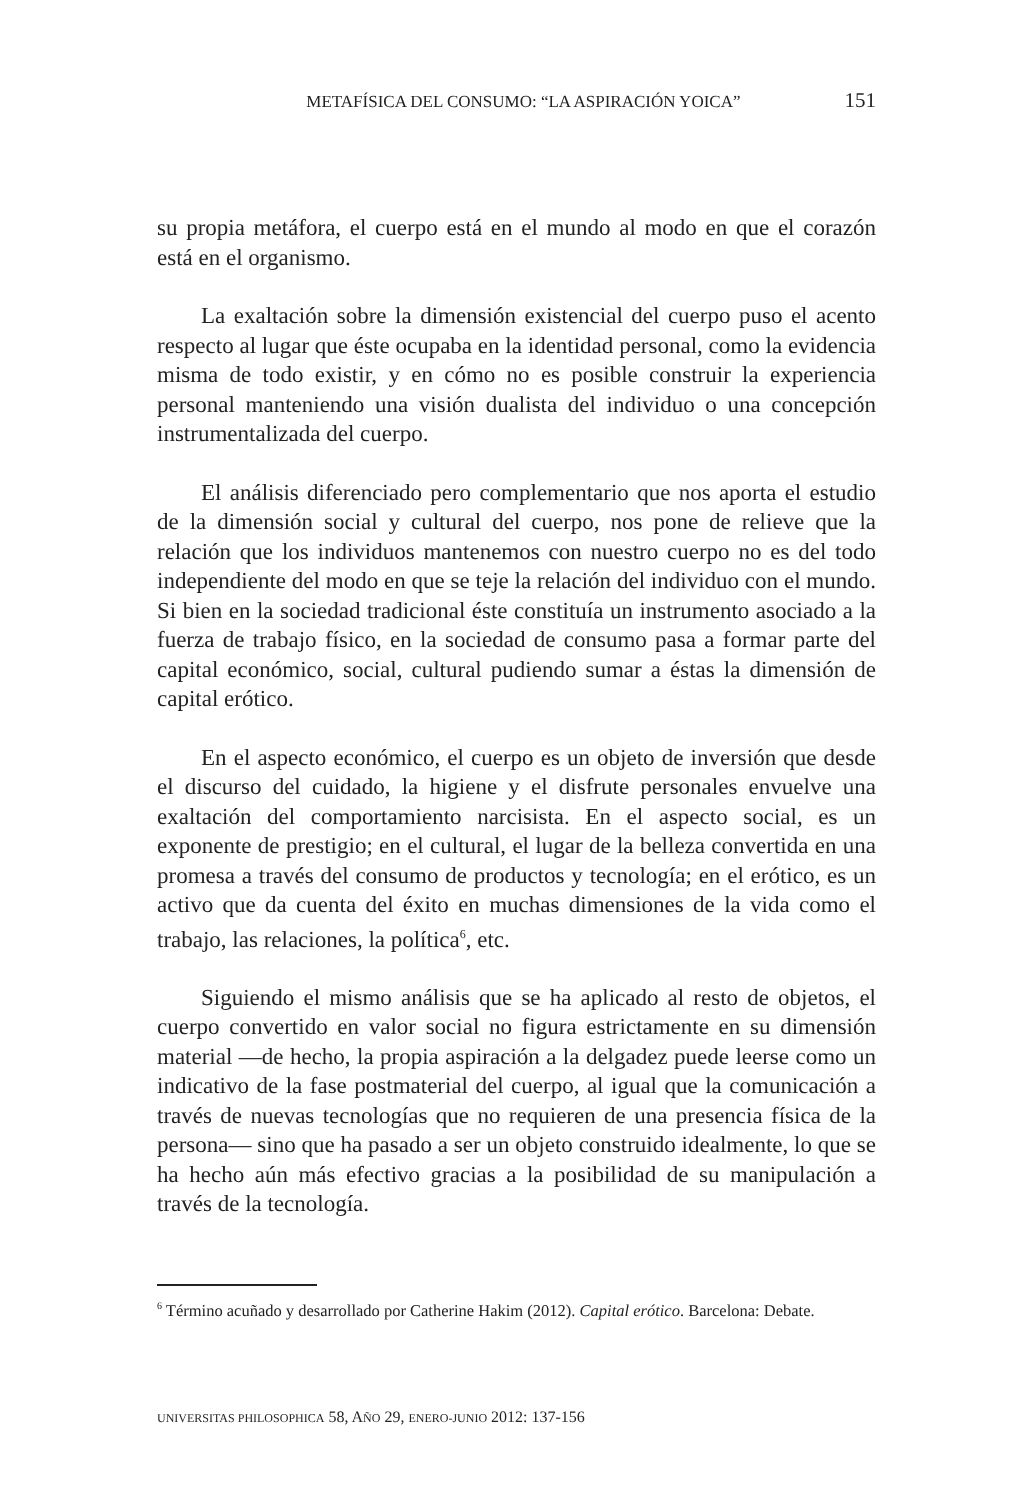METAFÍSICA DEL CONSUMO: “LA ASPIRACIÓN YOICA” 151
su propia metáfora, el cuerpo está en el mundo al modo en que el corazón está en el organismo.
La exaltación sobre la dimensión existencial del cuerpo puso el acento respecto al lugar que éste ocupaba en la identidad personal, como la evidencia misma de todo existir, y en cómo no es posible construir la experiencia personal manteniendo una visión dualista del individuo o una concepción instrumentalizada del cuerpo.
El análisis diferenciado pero complementario que nos aporta el estudio de la dimensión social y cultural del cuerpo, nos pone de relieve que la relación que los individuos mantenemos con nuestro cuerpo no es del todo independiente del modo en que se teje la relación del individuo con el mundo. Si bien en la sociedad tradicional éste constituía un instrumento asociado a la fuerza de trabajo físico, en la sociedad de consumo pasa a formar parte del capital económico, social, cultural pudiendo sumar a éstas la dimensión de capital erótico.
En el aspecto económico, el cuerpo es un objeto de inversión que desde el discurso del cuidado, la higiene y el disfrute personales envuelve una exaltación del comportamiento narcisista. En el aspecto social, es un exponente de prestigio; en el cultural, el lugar de la belleza convertida en una promesa a través del consumo de productos y tecnología; en el erótico, es un activo que da cuenta del éxito en muchas dimensiones de la vida como el trabajo, las relaciones, la política<sup>6</sup>, etc.
Siguiendo el mismo análisis que se ha aplicado al resto de objetos, el cuerpo convertido en valor social no figura estrictamente en su dimensión material —de hecho, la propia aspiración a la delgadez puede leerse como un indicativo de la fase postmaterial del cuerpo, al igual que la comunicación a través de nuevas tecnologías que no requieren de una presencia física de la persona— sino que ha pasado a ser un objeto construido idealmente, lo que se ha hecho aún más efectivo gracias a la posibilidad de su manipulación a través de la tecnología.
<sup>6</sup> Término acuñado y desarrollado por Catherine Hakim (2012). Capital erótico. Barcelona: Debate.
UNIVERSITAS PHILOSOPHICA 58, AÑO 29, ENERO-JUNIO 2012: 137-156